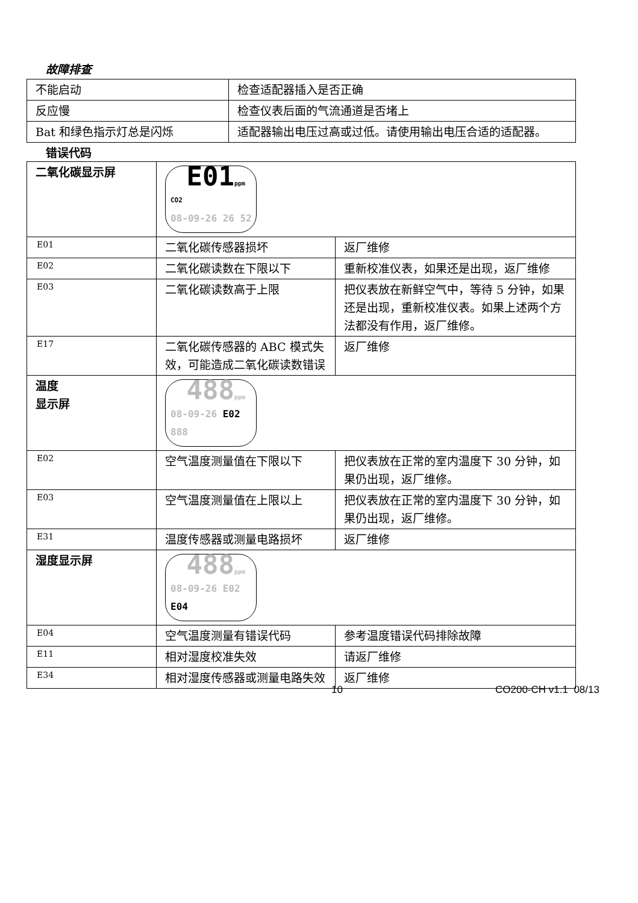故障排查
| 不能启动 | 检查适配器插入是否正确 |
| 反应慢 | 检查仪表后面的气流通道是否堵上 |
| Bat 和绿色指示灯总是闪烁 | 适配器输出电压过高或过低。请使用输出电压合适的适配器。 |
错误代码
| 二氧化碳显示屏 | E01 ppm CO2 08-09-26 26 52 | |
| E01 | 二氧化碳传感器损坏 | 返厂维修 |
| E02 | 二氧化碳读数在下限以下 | 重新校准仪表，如果还是出现，返厂维修 |
| E03 | 二氧化碳读数高于上限 | 把仪表放在新鲜空气中，等待 5 分钟，如果还是出现，重新校准仪表。如果上述两个方法都没有作用，返厂维修。 |
| E17 | 二氧化碳传感器的 ABC 模式失效，可能造成二氧化碳读数错误 | 返厂维修 |
| 温度 显示屏 | 488 ppm 08-09-26 E02 888 | |
| E02 | 空气温度测量值在下限以下 | 把仪表放在正常的室内温度下 30 分钟，如果仍出现，返厂维修。 |
| E03 | 空气温度测量值在上限以上 | 把仪表放在正常的室内温度下 30 分钟，如果仍出现，返厂维修。 |
| E31 | 温度传感器或测量电路损坏 | 返厂维修 |
| 湿度显示屏 | 488 ppm 08-09-26 E02 E04 | |
| E04 | 空气温度测量有错误代码 | 参考温度错误代码排除故障 |
| E11 | 相对湿度校准失效 | 请返厂维修 |
| E34 | 相对湿度传感器或测量电路失效 | 返厂维修 |
10 CO200-CH v1.1 08/13